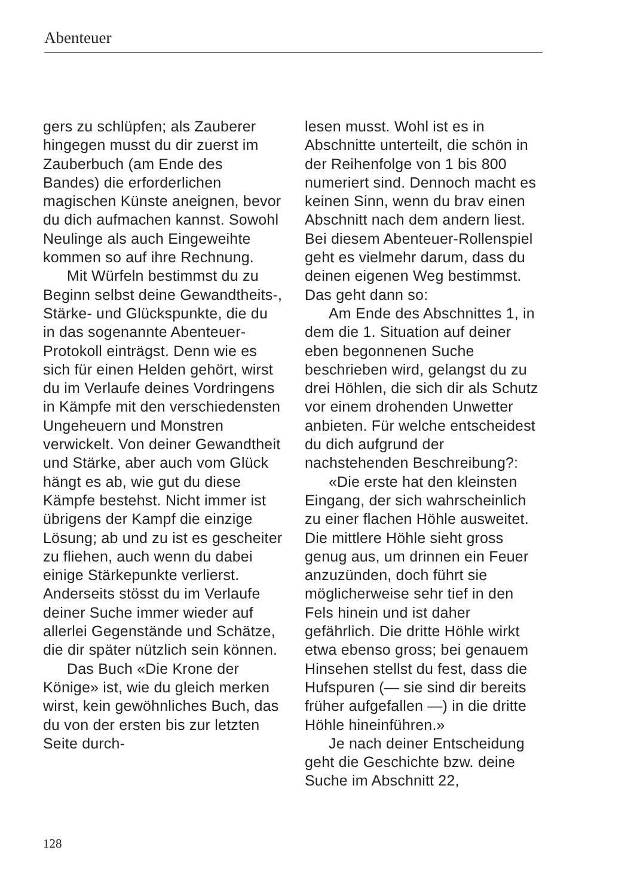Abenteuer
gers zu schlüpfen; als Zauberer hingegen musst du dir zuerst im Zauberbuch (am Ende des Bandes) die erforderlichen magischen Künste aneignen, bevor du dich aufmachen kannst. Sowohl Neulinge als auch Eingeweihte kommen so auf ihre Rechnung.
Mit Würfeln bestimmst du zu Beginn selbst deine Gewandtheits-, Stärke- und Glückspunkte, die du in das sogenannte Abenteuer-Protokoll einträgst. Denn wie es sich für einen Helden gehört, wirst du im Verlaufe deines Vordringens in Kämpfe mit den verschiedensten Ungeheuern und Monstren verwickelt. Von deiner Gewandtheit und Stärke, aber auch vom Glück hängt es ab, wie gut du diese Kämpfe bestehst. Nicht immer ist übrigens der Kampf die einzige Lösung; ab und zu ist es gescheiter zu fliehen, auch wenn du dabei einige Stärkepunkte verlierst. Anderseits stösst du im Verlaufe deiner Suche immer wieder auf allerlei Gegenstände und Schätze, die dir später nützlich sein können.
Das Buch «Die Krone der Könige» ist, wie du gleich merken wirst, kein gewöhnliches Buch, das du von der ersten bis zur letzten Seite durch-
lesen musst. Wohl ist es in Abschnitte unterteilt, die schön in der Reihenfolge von 1 bis 800 numeriert sind. Dennoch macht es keinen Sinn, wenn du brav einen Abschnitt nach dem andern liest. Bei diesem Abenteuer-Rollenspiel geht es vielmehr darum, dass du deinen eigenen Weg bestimmst. Das geht dann so:
Am Ende des Abschnittes 1, in dem die 1. Situation auf deiner eben begonnenen Suche beschrieben wird, gelangst du zu drei Höhlen, die sich dir als Schutz vor einem drohenden Unwetter anbieten. Für welche entscheidest du dich aufgrund der nachstehenden Beschreibung?:
«Die erste hat den kleinsten Eingang, der sich wahrscheinlich zu einer flachen Höhle ausweitet. Die mittlere Höhle sieht gross genug aus, um drinnen ein Feuer anzuzünden, doch führt sie möglicherweise sehr tief in den Fels hinein und ist daher gefährlich. Die dritte Höhle wirkt etwa ebenso gross; bei genauem Hinsehen stellst du fest, dass die Hufspuren (— sie sind dir bereits früher aufgefallen —) in die dritte Höhle hineinführen.»
Je nach deiner Entscheidung geht die Geschichte bzw. deine Suche im Abschnitt 22,
128